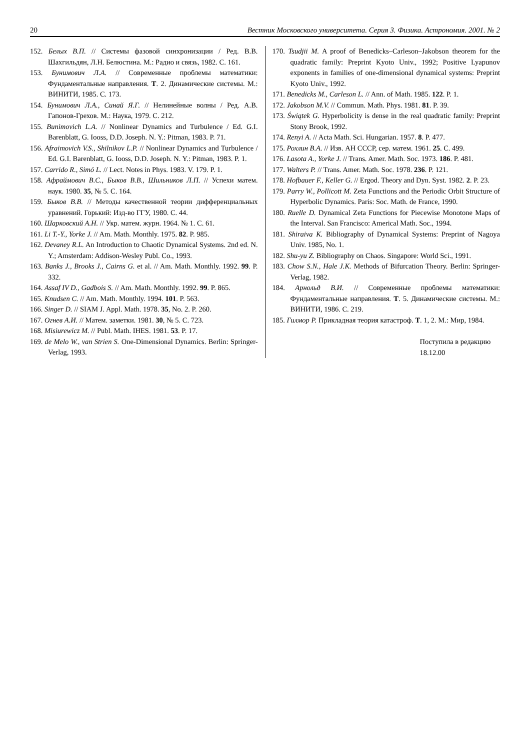20 Вестник Московского университета. Серия 3. Физика. Астрономия. 2001. № 2
152. Белых В.П. // Системы фазовой синхронизации / Ред. В.В. Шахгильдян, Л.Н. Белюстина. М.: Радио и связь, 1982. С. 161.
153. Бунимович Л.А. // Современные проблемы математики: Фундаментальные направления. Т. 2. Динамические системы. М.: ВИНИТИ, 1985. С. 173.
154. Бунимович Л.А., Синай Я.Г. // Нелинейные волны / Ред. А.В. Гапонов-Грехов. М.: Наука, 1979. С. 212.
155. Bunimovich L.A. // Nonlinear Dynamics and Turbulence / Ed. G.I. Barenblatt, G. Iooss, D.D. Joseph. N. Y.: Pitman, 1983. P. 71.
156. Afraimovich V.S., Shilnikov L.P. // Nonlinear Dynamics and Turbulence / Ed. G.I. Barenblatt, G. Iooss, D.D. Joseph. N. Y.: Pitman, 1983. P. 1.
157. Carrido R., Simó L. // Lect. Notes in Phys. 1983. V. 179. P. 1.
158. Афраймович В.С., Быков В.В., Шильников Л.П. // Успехи матем. наук. 1980. 35, № 5. С. 164.
159. Быков В.В. // Методы качественной теории дифференциальных уравнений. Горький: Изд-во ГГУ, 1980. С. 44.
160. Шарковский А.Н. // Укр. матем. журн. 1964. № 1. С. 61.
161. Li T.-Y., Yorke J. // Am. Math. Monthly. 1975. 82. P. 985.
162. Devaney R.L. An Introduction to Chaotic Dynamical Systems. 2nd ed. N. Y.; Amsterdam: Addison-Wesley Publ. Co., 1993.
163. Banks J., Brooks J., Cairns G. et al. // Am. Math. Monthly. 1992. 99. P. 332.
164. Assaf IV D., Gadbois S. // Am. Math. Monthly. 1992. 99. P. 865.
165. Knudsen C. // Am. Math. Monthly. 1994. 101. P. 563.
166. Singer D. // SIAM J. Appl. Math. 1978. 35, No. 2. P. 260.
167. Огнев А.И. // Матем. заметки. 1981. 30, № 5. С. 723.
168. Misiurewicz M. // Publ. Math. IHES. 1981. 53. P. 17.
169. de Melo W., van Strien S. One-Dimensional Dynamics. Berlin: Springer-Verlag, 1993.
170. Tsudjii M. A proof of Benedicks–Carleson–Jakobson theorem for the quadratic family: Preprint Kyoto Univ., 1992; Positive Lyapunov exponents in families of one-dimensional dynamical systems: Preprint Kyoto Univ., 1992.
171. Benedicks M., Carleson L. // Ann. of Math. 1985. 122. P. 1.
172. Jakobson M.V. // Commun. Math. Phys. 1981. 81. P. 39.
173. Świątek G. Hyperbolicity is dense in the real quadratic family: Preprint Stony Brook, 1992.
174. Renyi A. // Acta Math. Sci. Hungarian. 1957. 8. P. 477.
175. Рохлин В.А. // Изв. АН СССР, сер. матем. 1961. 25. С. 499.
176. Lasota A., Yorke J. // Trans. Amer. Math. Soc. 1973. 186. P. 481.
177. Walters P. // Trans. Amer. Math. Soc. 1978. 236. P. 121.
178. Hofbauer F., Keller G. // Ergod. Theory and Dyn. Syst. 1982. 2. P. 23.
179. Parry W., Pollicott M. Zeta Functions and the Periodic Orbit Structure of Hyperbolic Dynamics. Paris: Soc. Math. de France, 1990.
180. Ruelle D. Dynamical Zeta Functions for Piecewise Monotone Maps of the Interval. San Francisco: Americal Math. Soc., 1994.
181. Shiraiva K. Bibliography of Dynamical Systems: Preprint of Nagoya Univ. 1985, No. 1.
182. Shu-yu Z. Bibliography on Chaos. Singapore: World Sci., 1991.
183. Chow S.N., Hale J.K. Methods of Bifurcation Theory. Berlin: Springer-Verlag, 1982.
184. Арнольд В.И. // Современные проблемы математики: Фундаментальные направления. Т. 5. Динамические системы. М.: ВИНИТИ, 1986. С. 219.
185. Гилмор Р. Прикладная теория катастроф. Т. 1, 2. М.: Мир, 1984.
Поступила в редакцию
18.12.00